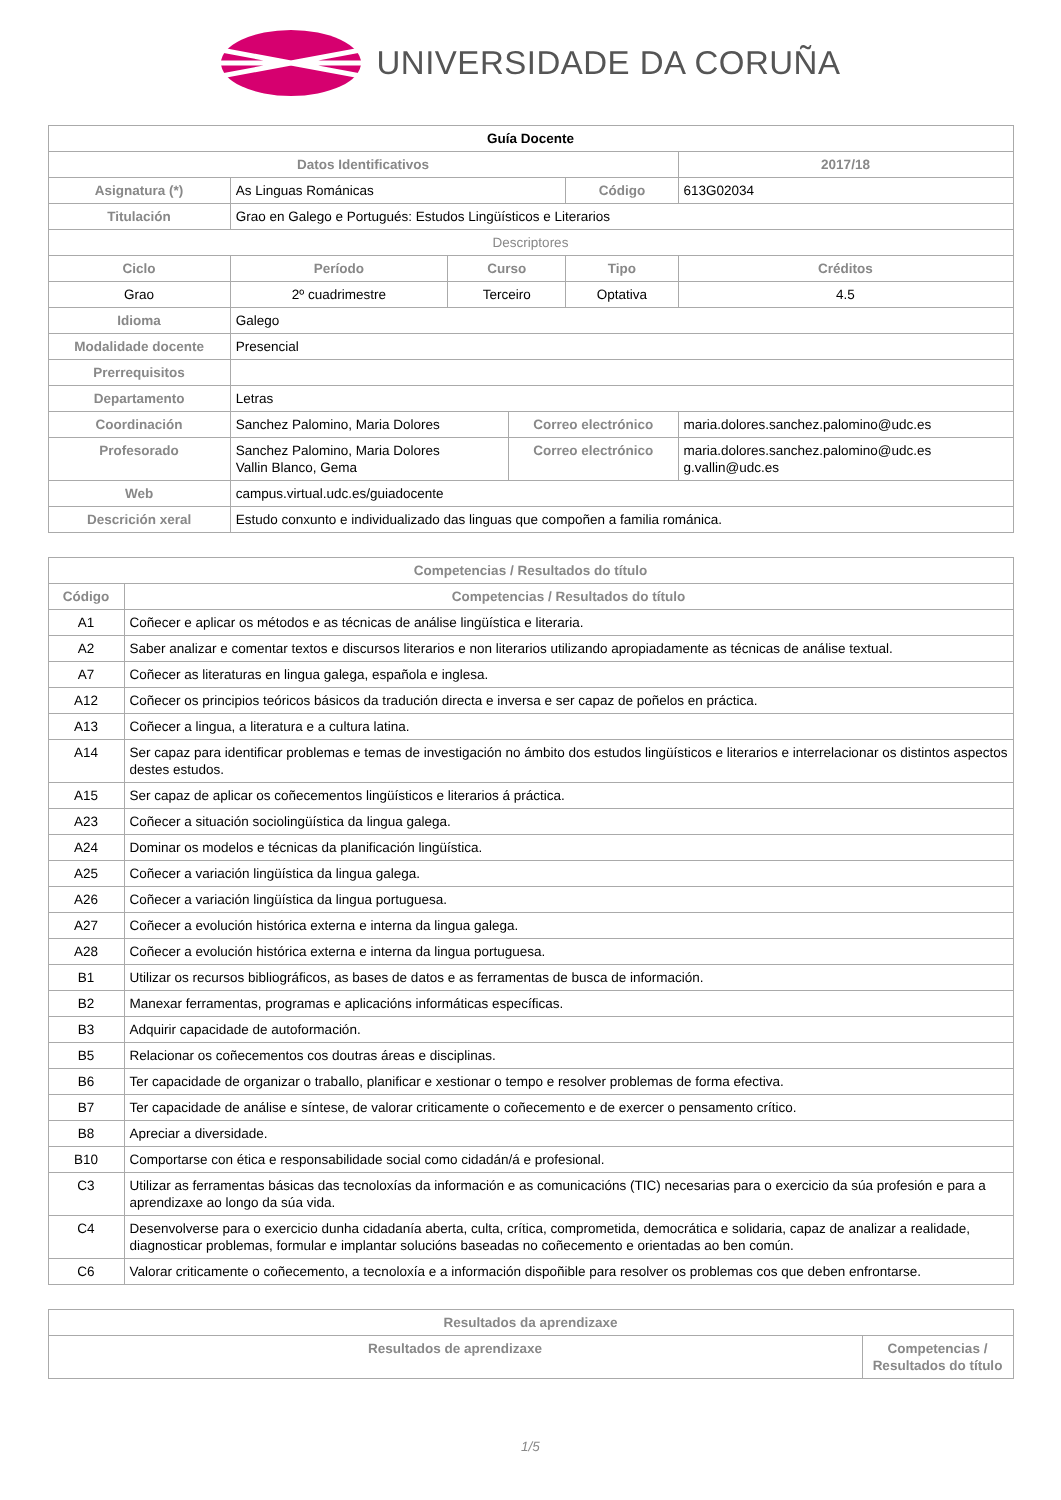UNIVERSIDADE DA CORUÑA
| Guía Docente | | | | | | |
| Datos Identificativos | | | | | 2017/18 | |
| Asignatura (*) | As Linguas Románicas | | | Código | 613G02034 | |
| Titulación | Grao en Galego e Portugués: Estudos Lingüísticos e Literarios | | | | | |
| Descriptores | | | | | | |
| Ciclo | Período | Curso | | Tipo | | Créditos |
| Grao | 2º cuadrimestre | Terceiro | | Optativa | | 4.5 |
| Idioma | Galego | | | | | |
| Modalidade docente | Presencial | | | | | |
| Prerrequisitos | | | | | | |
| Departamento | Letras | | | | | |
| Coordinación | Sanchez Palomino, Maria Dolores | | Correo electrónico | | maria.dolores.sanchez.palomino@udc.es | |
| Profesorado | Sanchez Palomino, Maria Dolores Vallin Blanco, Gema | | Correo electrónico | | maria.dolores.sanchez.palomino@udc.es g.vallin@udc.es | |
| Web | campus.virtual.udc.es/guiadocente | | | | | |
| Descrición xeral | Estudo conxunto e individualizado das linguas que compoñen a familia románica. | | | | | |
| Competencias / Resultados do título | |
| --- | --- |
| Código | Competencias / Resultados do título |
| A1 | Coñecer e aplicar os métodos e as técnicas de análise lingüística e literaria. |
| A2 | Saber analizar e comentar textos e discursos literarios e non literarios utilizando apropiadamente as técnicas de análise textual. |
| A7 | Coñecer as literaturas en lingua galega, española e inglesa. |
| A12 | Coñecer os principios teóricos básicos da tradución directa e inversa e ser capaz de poñelos en práctica. |
| A13 | Coñecer a lingua, a literatura e a cultura latina. |
| A14 | Ser capaz para identificar problemas e temas de investigación no ámbito dos estudos lingüísticos e literarios e interrelacionar os distintos aspectos destes estudos. |
| A15 | Ser capaz de aplicar os coñecementos lingüísticos e literarios á práctica. |
| A23 | Coñecer a situación sociolingüística da lingua galega. |
| A24 | Dominar os modelos e técnicas da planificación lingüística. |
| A25 | Coñecer a variación lingüística da lingua galega. |
| A26 | Coñecer a variación lingüística da lingua portuguesa. |
| A27 | Coñecer a evolución histórica externa e interna da lingua galega. |
| A28 | Coñecer a evolución histórica externa e interna da lingua portuguesa. |
| B1 | Utilizar os recursos bibliográficos, as bases de datos e as ferramentas de busca de información. |
| B2 | Manexar ferramentas, programas e aplicacións informáticas específicas. |
| B3 | Adquirir capacidade de autoformación. |
| B5 | Relacionar os coñecementos cos doutras áreas e disciplinas. |
| B6 | Ter capacidade de organizar o traballo, planificar e xestionar o tempo e resolver problemas de forma efectiva. |
| B7 | Ter capacidade de análise e síntese, de valorar criticamente o coñecemento e de exercer o pensamento crítico. |
| B8 | Apreciar a diversidade. |
| B10 | Comportarse con ética e responsabilidade social como cidadán/á e profesional. |
| C3 | Utilizar as ferramentas básicas das tecnoloxías da información e as comunicacións (TIC) necesarias para o exercicio da súa profesión e para a aprendizaxe ao longo da súa vida. |
| C4 | Desenvolverse para o exercicio dunha cidadanía aberta, culta, crítica, comprometida, democrática e solidaria, capaz de analizar a realidade, diagnosticar problemas, formular e implantar solucións baseadas no coñecemento e orientadas ao ben común. |
| C6 | Valorar criticamente o coñecemento, a tecnoloxía e a información dispoñible para resolver os problemas cos que deben enfrontarse. |
| Resultados da aprendizaxe | |
| --- | --- |
| Resultados de aprendizaxe | Competencias / Resultados do título |
1/5